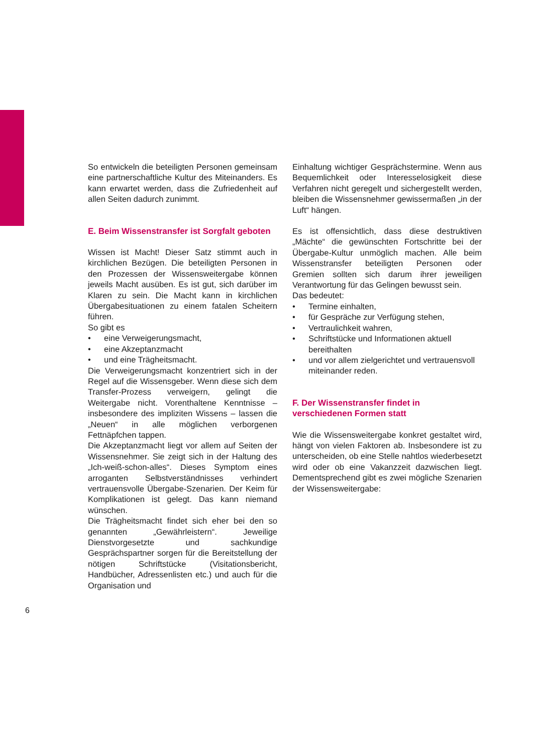So entwickeln die beteiligten Personen gemeinsam eine partnerschaftliche Kultur des Miteinanders. Es kann erwartet werden, dass die Zufriedenheit auf allen Seiten dadurch zunimmt.
E. Beim Wissenstransfer ist Sorgfalt geboten
Wissen ist Macht! Dieser Satz stimmt auch in kirchlichen Bezügen. Die beteiligten Personen in den Prozessen der Wissensweitergabe können jeweils Macht ausüben. Es ist gut, sich darüber im Klaren zu sein. Die Macht kann in kirchlichen Übergabesituationen zu einem fatalen Scheitern führen.
So gibt es
• eine Verweigerungsmacht,
• eine Akzeptanzmacht
• und eine Trägheitsmacht.
Die Verweigerungsmacht konzentriert sich in der Regel auf die Wissensgeber. Wenn diese sich dem Transfer-Prozess verweigern, gelingt die Weitergabe nicht. Vorenthaltene Kenntnisse – insbesondere des impliziten Wissens – lassen die „Neuen“ in alle möglichen verborgenen Fettnäpfchen tappen.
Die Akzeptanzmacht liegt vor allem auf Seiten der Wissensnehmer. Sie zeigt sich in der Haltung des „Ich-weiß-schon-alles“. Dieses Symptom eines arroganten Selbstverständnisses verhindert vertrauensvolle Übergabe-Szenarien. Der Keim für Komplikationen ist gelegt. Das kann niemand wünschen.
Die Trägheitsmacht findet sich eher bei den so genannten „Gewährleistern“. Jeweilige Dienstvorgesetzte und sachkundige Gesprächspartner sorgen für die Bereitstellung der nötigen Schriftstücke (Visitationsbericht, Handbücher, Adressenlisten etc.) und auch für die Organisation und
Einhaltung wichtiger Gesprächstermine. Wenn aus Bequemlichkeit oder Interesselosigkeit diese Verfahren nicht geregelt und sichergestellt werden, bleiben die Wissensnehmer gewissermaßen „in der Luft“ hängen.
Es ist offensichtlich, dass diese destruktiven „Mächte“ die gewünschten Fortschritte bei der Übergabe-Kultur unmöglich machen. Alle beim Wissenstransfer beteiligten Personen oder Gremien sollten sich darum ihrer jeweiligen Verantwortung für das Gelingen bewusst sein.
Das bedeutet:
• Termine einhalten,
• für Gespräche zur Verfügung stehen,
• Vertraulichkeit wahren,
• Schriftstücke und Informationen aktuell bereithalten
• und vor allem zielgerichtet und vertrauensvoll miteinander reden.
F. Der Wissenstransfer findet in verschiedenen Formen statt
Wie die Wissensweitergabe konkret gestaltet wird, hängt von vielen Faktoren ab. Insbesondere ist zu unterscheiden, ob eine Stelle nahtlos wiederbesetzt wird oder ob eine Vakanzzeit dazwischen liegt. Dementsprechend gibt es zwei mögliche Szenarien der Wissensweitergabe:
6